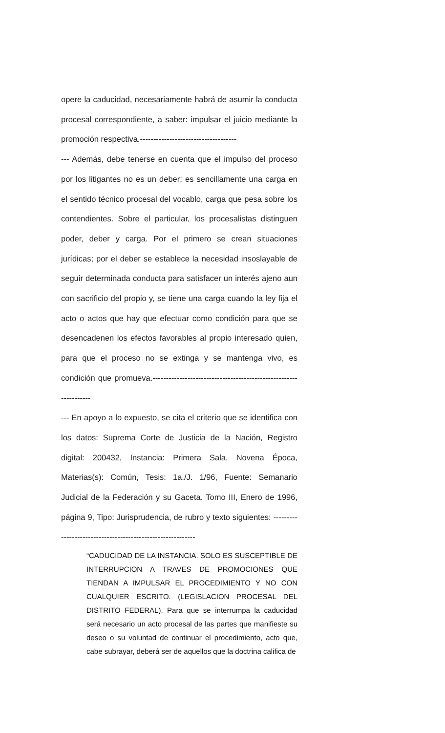opere la caducidad, necesariamente habrá de asumir la conducta procesal correspondiente, a saber: impulsar el juicio mediante la promoción respectiva.------------------------------------
--- Además, debe tenerse en cuenta que el impulso del proceso por los litigantes no es un deber; es sencillamente una carga en el sentido técnico procesal del vocablo, carga que pesa sobre los contendientes. Sobre el particular, los procesalistas distinguen poder, deber y carga. Por el primero se crean situaciones jurídicas; por el deber se establece la necesidad insoslayable de seguir determinada conducta para satisfacer un interés ajeno aun con sacrificio del propio y, se tiene una carga cuando la ley fija el acto o actos que hay que efectuar como condición para que se desencadenen los efectos favorables al propio interesado quien, para que el proceso no se extinga y se mantenga vivo, es condición que promueva.-----------------------------------------------------------------
--- En apoyo a lo expuesto, se cita el criterio que se identifica con los datos: Suprema Corte de Justicia de la Nación, Registro digital: 200432, Instancia: Primera Sala, Novena Época, Materias(s): Común, Tesis: 1a./J. 1/96, Fuente: Semanario Judicial de la Federación y su Gaceta. Tomo III, Enero de 1996, página 9, Tipo: Jurisprudencia, de rubro y texto siguientes: -----------------------------------------------------------
“CADUCIDAD DE LA INSTANCIA. SOLO ES SUSCEPTIBLE DE INTERRUPCION A TRAVES DE PROMOCIONES QUE TIENDAN A IMPULSAR EL PROCEDIMIENTO Y NO CON CUALQUIER ESCRITO. (LEGISLACION PROCESAL DEL DISTRITO FEDERAL). Para que se interrumpa la caducidad será necesario un acto procesal de las partes que manifieste su deseo o su voluntad de continuar el procedimiento, acto que, cabe subrayar, deberá ser de aquellos que la doctrina califica de